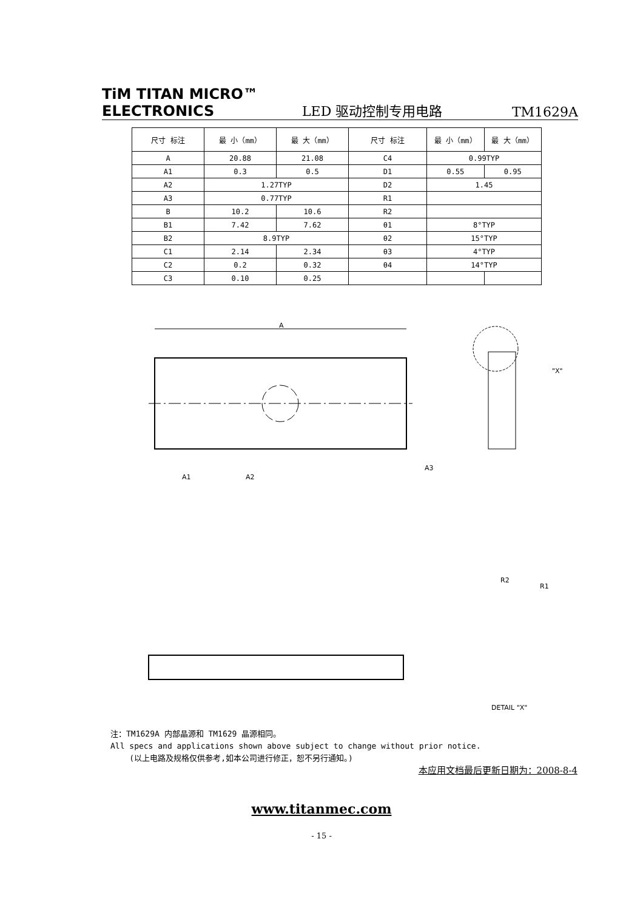TiM TITAN MICRO™
ELECTRONICS
LED 驱动控制专用电路
TM1629A
| 尺寸 标注 | 最 小（mm） | 最 大（mm） | 尺寸 标注 | 最 小（mm） | 最 大（mm） |
| --- | --- | --- | --- | --- | --- |
| A | 20.88 | 21.08 | C4 | 0.99TYP | |
| A1 | 0.3 | 0.5 | D1 | 0.55 | 0.95 |
| A2 | 1.27TYP | | D2 | 1.45 | |
| A3 | 0.77TYP | | R1 | | |
| B | 10.2 | 10.6 | R2 | | |
| B1 | 7.42 | 7.62 | θ1 | 8°TYP | |
| B2 | 8.9TYP | | θ2 | 15°TYP | |
| C1 | 2.14 | 2.34 | θ3 | 4°TYP | |
| C2 | 0.2 | 0.32 | θ4 | 14°TYP | |
| C3 | 0.10 | 0.25 | | | |
A
A1
A2
A3
"X"
DETAIL "X"
R2
R1
注：TM1629A 内部晶源和 TM1629 晶源相同。
All specs and applications shown above subject to change without prior notice.
(以上电路及规格仅供参考,如本公司进行修正，恕不另行通知。)
本应用文档最后更新日期为：2008-8-4
www.titanmec.com
- 15 -